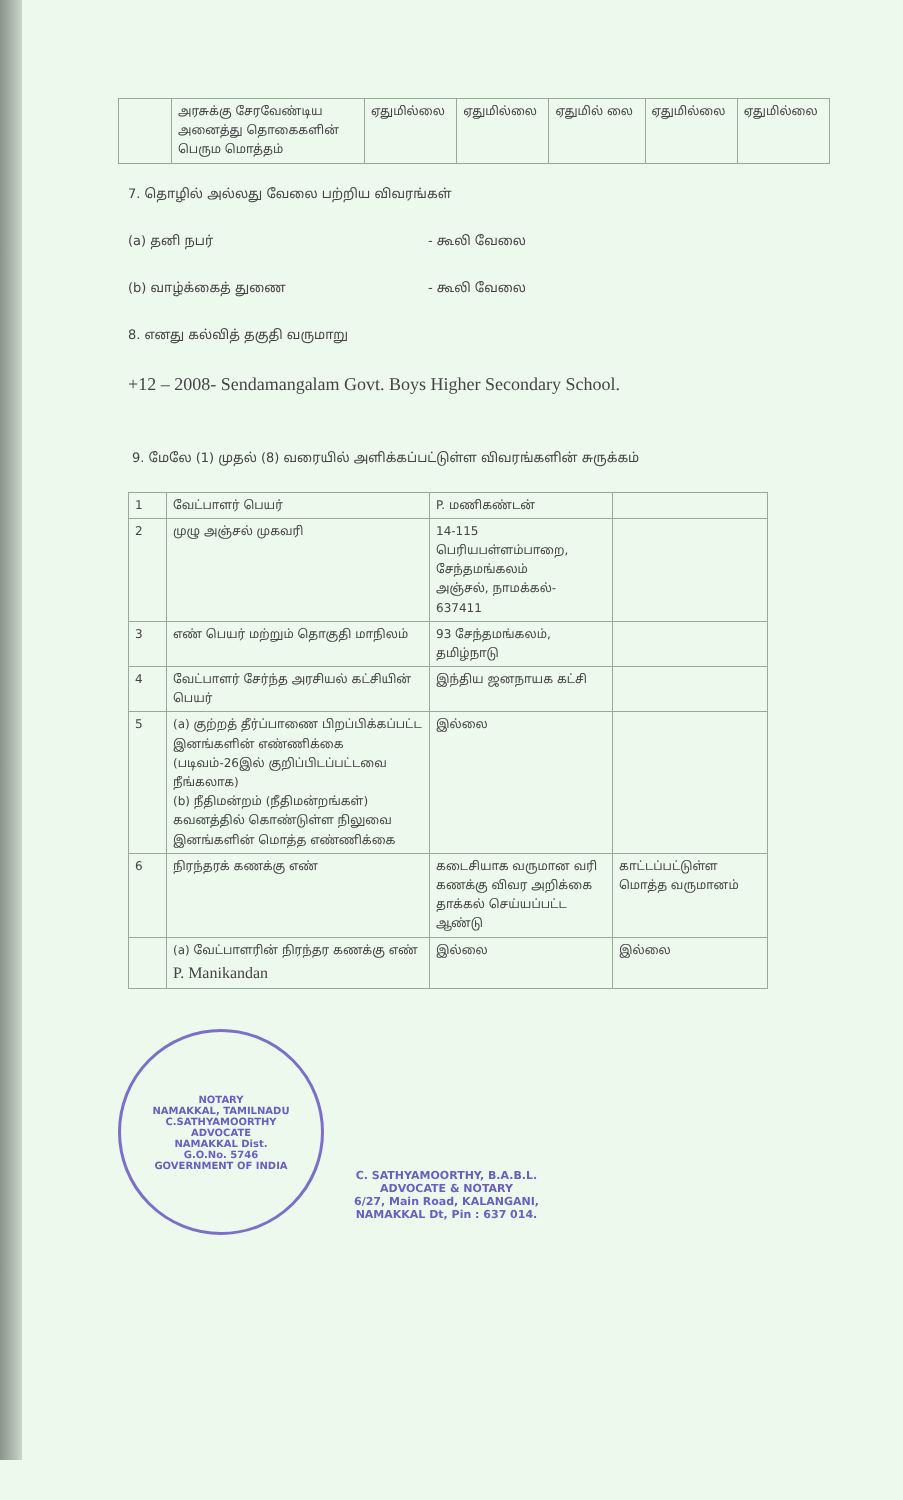| | அரசுக்கு சேரவேண்டிய அனைத்து தொகைகளின் பெரும மொத்தம் | ஏதுமில்லை | ஏதுமில்லை | ஏதுமில் லை | ஏதுமில்லை | ஏதுமில்லை |
7. தொழில் அல்லது வேலை பற்றிய விவரங்கள்
(a) தனி நபர் - கூலி வேலை
(b) வாழ்க்கைத் துணை - கூலி வேலை
8. எனது கல்வித் தகுதி வருமாறு
+12 – 2008- Sendamangalam Govt. Boys Higher Secondary School.
9. மேலே (1) முதல் (8) வரையில் அளிக்கப்பட்டுள்ள விவரங்களின் சுருக்கம்
| 1 | வேட்பாளர் பெயர் | P. மணிகண்டன் | |
| 2 | முழு அஞ்சல் முகவரி | 14-115 பெரியபள்ளம்பாறை, சேந்தமங்கலம் அஞ்சல், நாமக்கல்- 637411 | |
| 3 | எண் பெயர் மற்றும் தொகுதி மாநிலம் | 93 சேந்தமங்கலம், தமிழ்நாடு | |
| 4 | வேட்பாளர் சேர்ந்த அரசியல் கட்சியின் பெயர் | இந்திய ஜனநாயக கட்சி | |
| 5 | (a) குற்றத் தீர்ப்பாணை பிறப்பிக்கப்பட்ட இனங்களின் எண்ணிக்கை (படிவம்-26இல் குறிப்பிடப்பட்டவை நீங்கலாக) (b) நீதிமன்றம் (நீதிமன்றங்கள்) கவனத்தில் கொண்டுள்ள நிலுவை இனங்களின் மொத்த எண்ணிக்கை | இல்லை | |
| 6 | நிரந்தரக் கணக்கு எண் | கடைசியாக வருமான வரி கணக்கு விவர அறிக்கை தாக்கல் செய்யப்பட்ட ஆண்டு | காட்டப்பட்டுள்ள மொத்த வருமானம் |
| | (a) வேட்பாளரின் நிரந்தர கணக்கு எண் P. Manikandan | இல்லை | இல்லை |
NOTARY
NAMAKKAL, TAMILNADU
C.SATHYAMOORTHY
ADVOCATE
NAMAKKAL Dist.
G.O.No. 5746
GOVERNMENT OF INDIA
C. SATHYAMOORTHY, B.A.B.L.
ADVOCATE & NOTARY
6/27, Main Road, KALANGANI,
NAMAKKAL Dt, Pin : 637 014.